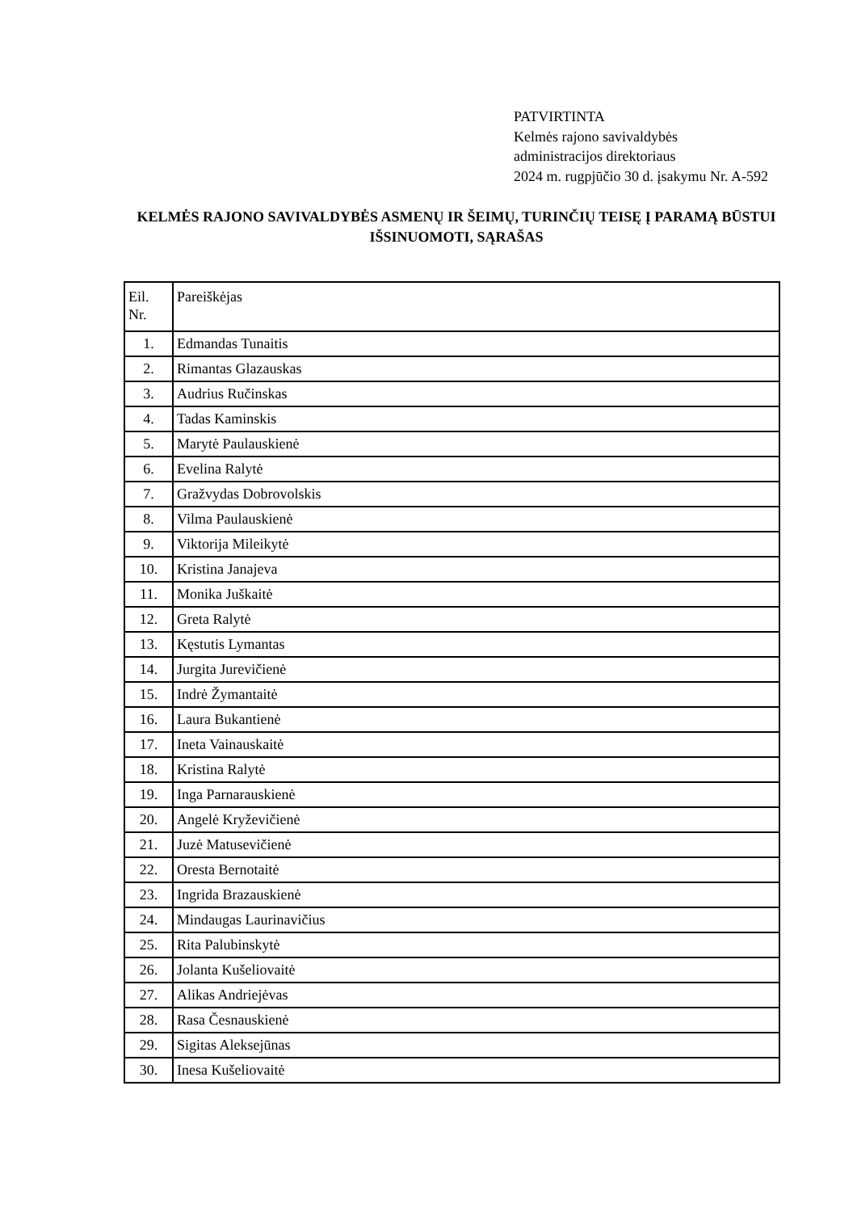PATVIRTINTA
Kelmės rajono savivaldybės
administracijos direktoriaus
2024 m. rugpjūčio 30 d. įsakymu Nr. A-592
KELMĖS RAJONO SAVIVALDYBĖS ASMENŲ IR ŠEIMŲ, TURINČIŲ TEISĘ Į PARAMĄ BŪSTUI IŠSINUOMOTI, SĄRAŠAS
| Eil. Nr. | Pareiškėjas |
| --- | --- |
| 1. | Edmandas Tunaitis |
| 2. | Rimantas Glazauskas |
| 3. | Audrius Ručinskas |
| 4. | Tadas Kaminskis |
| 5. | Marytė Paulauskienė |
| 6. | Evelina Ralytė |
| 7. | Gražvydas Dobrovolskis |
| 8. | Vilma Paulauskienė |
| 9. | Viktorija Mileikytė |
| 10. | Kristina Janajeva |
| 11. | Monika Juškaitė |
| 12. | Greta Ralytė |
| 13. | Kęstutis Lymantas |
| 14. | Jurgita Jurevičienė |
| 15. | Indrė Žymantaitė |
| 16. | Laura Bukantienė |
| 17. | Ineta Vainauskaitė |
| 18. | Kristina Ralytė |
| 19. | Inga Parnarauskienė |
| 20. | Angelė Kryževičienė |
| 21. | Juzė Matusevičienė |
| 22. | Oresta Bernotaitė |
| 23. | Ingrida Brazauskienė |
| 24. | Mindaugas Laurinavičius |
| 25. | Rita Palubinskytė |
| 26. | Jolanta Kušeliovaitė |
| 27. | Alikas Andriejėvas |
| 28. | Rasa Česnauskienė |
| 29. | Sigitas Aleksejūnas |
| 30. | Inesa Kušeliovaitė |